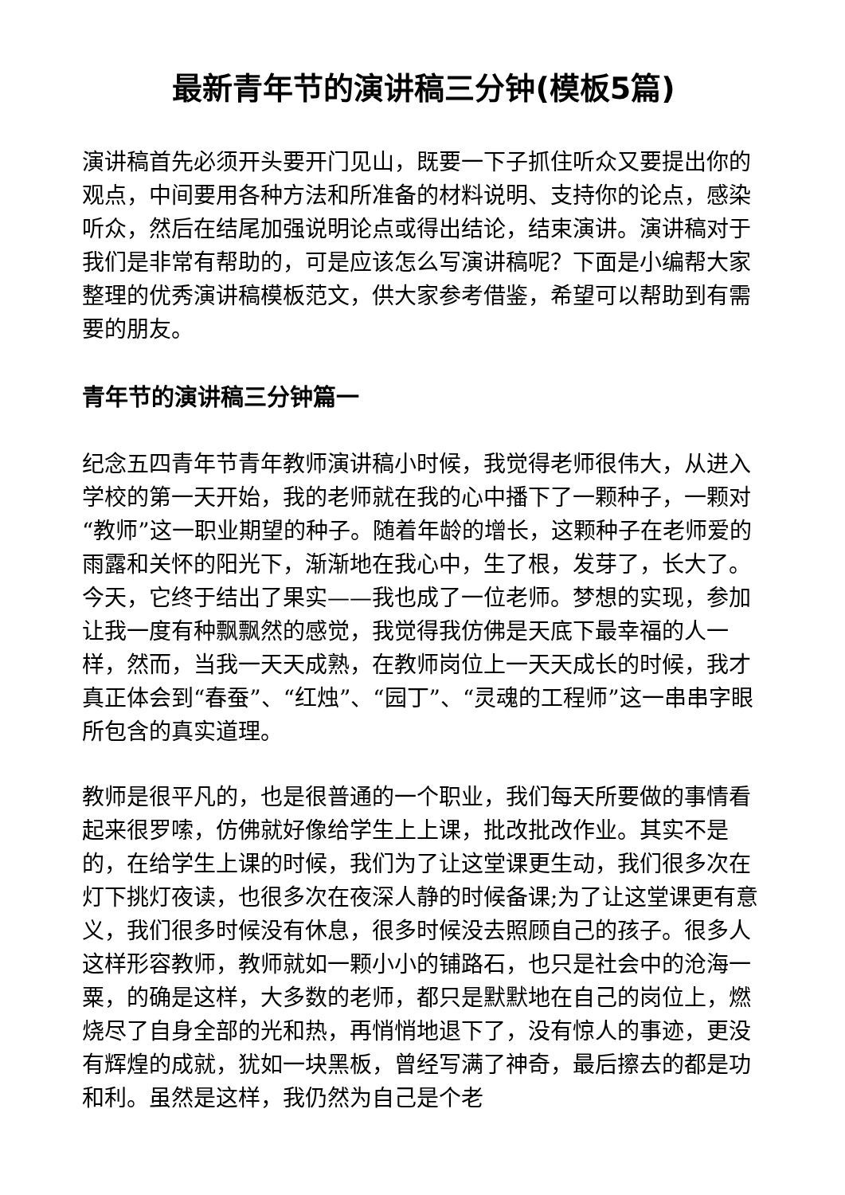最新青年节的演讲稿三分钟(模板5篇)
演讲稿首先必须开头要开门见山，既要一下子抓住听众又要提出你的观点，中间要用各种方法和所准备的材料说明、支持你的论点，感染听众，然后在结尾加强说明论点或得出结论，结束演讲。演讲稿对于我们是非常有帮助的，可是应该怎么写演讲稿呢？下面是小编帮大家整理的优秀演讲稿模板范文，供大家参考借鉴，希望可以帮助到有需要的朋友。
青年节的演讲稿三分钟篇一
纪念五四青年节青年教师演讲稿小时候，我觉得老师很伟大，从进入学校的第一天开始，我的老师就在我的心中播下了一颗种子，一颗对“教师”这一职业期望的种子。随着年龄的增长，这颗种子在老师爱的雨露和关怀的阳光下，渐渐地在我心中，生了根，发芽了，长大了。今天，它终于结出了果实——我也成了一位老师。梦想的实现，参加让我一度有种飘飘然的感觉，我觉得我仿佛是天底下最幸福的人一样，然而，当我一天天成熟，在教师岗位上一天天成长的时候，我才真正体会到“春蚕”、“红烛”、“园丁”、“灵魂的工程师”这一串串字眼所包含的真实道理。
教师是很平凡的，也是很普通的一个职业，我们每天所要做的事情看起来很罗嗦，仿佛就好像给学生上上课，批改批改作业。其实不是的，在给学生上课的时候，我们为了让这堂课更生动，我们很多次在灯下挑灯夜读，也很多次在夜深人静的时候备课;为了让这堂课更有意义，我们很多时候没有休息，很多时候没去照顾自己的孩子。很多人这样形容教师，教师就如一颗小小的铺路石，也只是社会中的沧海一粟，的确是这样，大多数的老师，都只是默默地在自己的岗位上，燃烧尽了自身全部的光和热，再悄悄地退下了，没有惊人的事迹，更没有辉煌的成就，犹如一块黑板，曾经写满了神奇，最后擦去的都是功和利。虽然是这样，我仍然为自己是个老